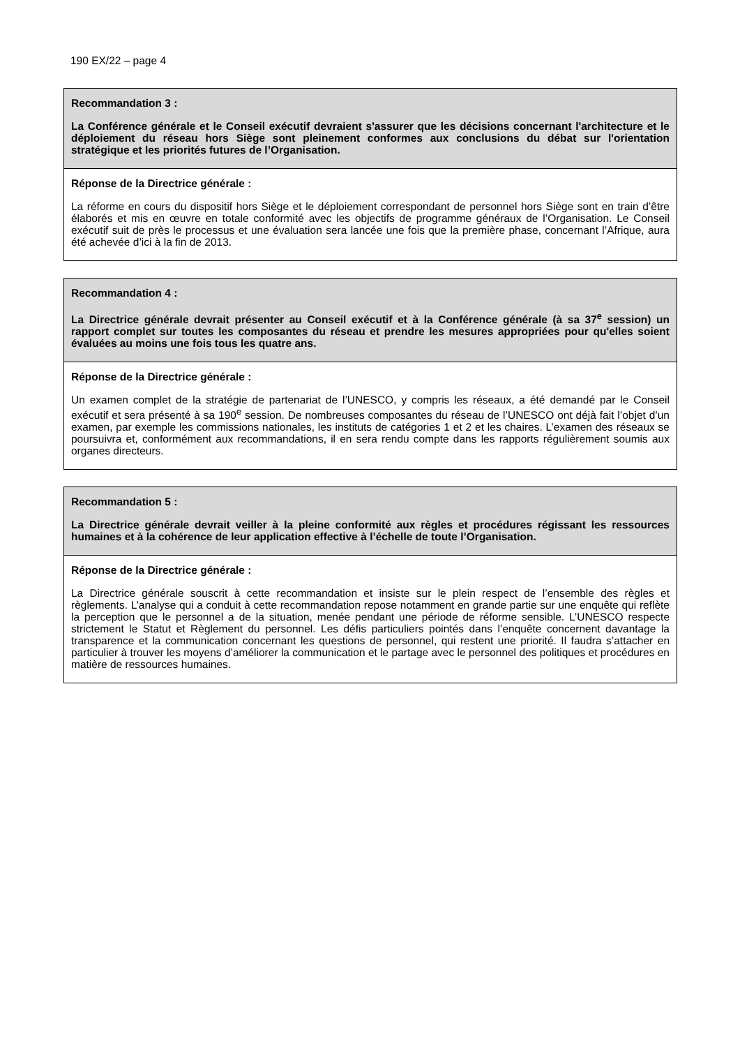190 EX/22 – page 4
Recommandation 3 :
La Conférence générale et le Conseil exécutif devraient s'assurer que les décisions concernant l'architecture et le déploiement du réseau hors Siège sont pleinement conformes aux conclusions du débat sur l'orientation stratégique et les priorités futures de l’Organisation.
Réponse de la Directrice générale :
La réforme en cours du dispositif hors Siège et le déploiement correspondant de personnel hors Siège sont en train d’être élaborés et mis en œuvre en totale conformité avec les objectifs de programme généraux de l’Organisation. Le Conseil exécutif suit de près le processus et une évaluation sera lancée une fois que la première phase, concernant l’Afrique, aura été achevée d’ici à la fin de 2013.
Recommandation 4 :
La Directrice générale devrait présenter au Conseil exécutif et à la Conférence générale (à sa 37<sup>e</sup> session) un rapport complet sur toutes les composantes du réseau et prendre les mesures appropriées pour qu'elles soient évaluées au moins une fois tous les quatre ans.
Réponse de la Directrice générale :
Un examen complet de la stratégie de partenariat de l’UNESCO, y compris les réseaux, a été demandé par le Conseil exécutif et sera présenté à sa 190<sup>e</sup> session. De nombreuses composantes du réseau de l’UNESCO ont déjà fait l’objet d’un examen, par exemple les commissions nationales, les instituts de catégories 1 et 2 et les chaires. L’examen des réseaux se poursuivra et, conformément aux recommandations, il en sera rendu compte dans les rapports régulièrement soumis aux organes directeurs.
Recommandation 5 :
La Directrice générale devrait veiller à la pleine conformité aux règles et procédures régissant les ressources humaines et à la cohérence de leur application effective à l’échelle de toute l’Organisation.
Réponse de la Directrice générale :
La Directrice générale souscrit à cette recommandation et insiste sur le plein respect de l’ensemble des règles et règlements. L’analyse qui a conduit à cette recommandation repose notamment en grande partie sur une enquête qui reflète la perception que le personnel a de la situation, menée pendant une période de réforme sensible. L’UNESCO respecte strictement le Statut et Règlement du personnel. Les défis particuliers pointés dans l’enquête concernent davantage la transparence et la communication concernant les questions de personnel, qui restent une priorité. Il faudra s’attacher en particulier à trouver les moyens d’améliorer la communication et le partage avec le personnel des politiques et procédures en matière de ressources humaines.